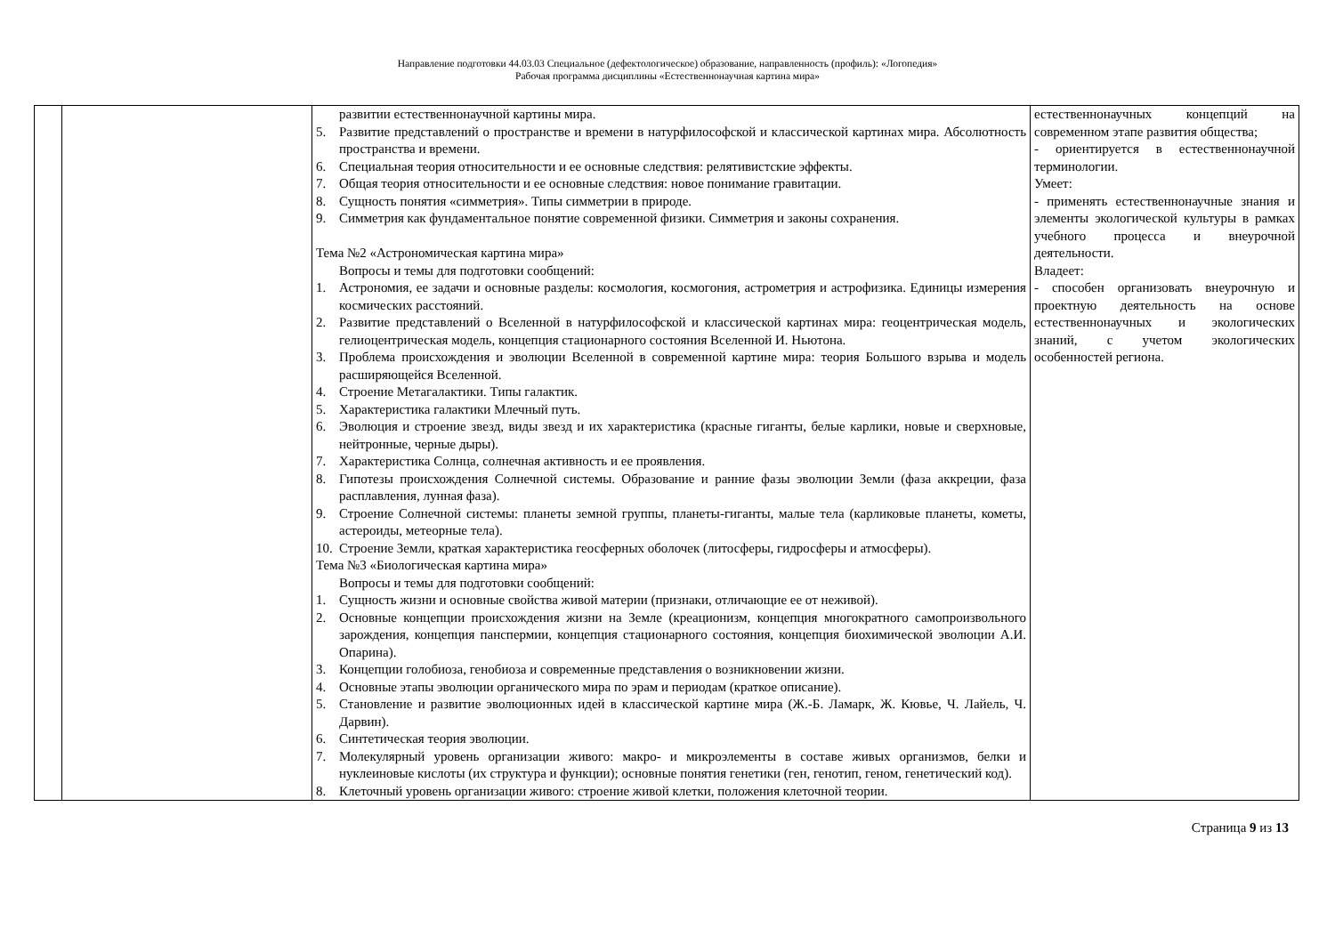Направление подготовки 44.03.03 Специальное (дефектологическое) образование, направленность (профиль): «Логопедия»
Рабочая программа дисциплины «Естественнонаучная картина мира»
| | | развитии естественнонаучной картины мира. 5. Развитие представлений о пространстве и времени в натурфилософской и классической картинах мира. Абсолютность пространства и времени. 6. Специальная теория относительности и ее основные следствия: релятивистские эффекты. 7. Общая теория относительности и ее основные следствия: новое понимание гравитации. 8. Сущность понятия «симметрия». Типы симметрии в природе. 9. Симметрия как фундаментальное понятие современной физики. Симметрия и законы сохранения. Тема №2 «Астрономическая картина мира» Вопросы и темы для подготовки сообщений: 1. Астрономия, ее задачи и основные разделы: космология, космогония, астрометрия и астрофизика. Единицы измерения космических расстояний. 2. Развитие представлений о Вселенной в натурфилософской и классической картинах мира: геоцентрическая модель, гелиоцентрическая модель, концепция стационарного состояния Вселенной И. Ньютона. 3. Проблема происхождения и эволюции Вселенной в современной картине мира: теория Большого взрыва и модель расширяющейся Вселенной. 4. Строение Метагалактики. Типы галактик. 5. Характеристика галактики Млечный путь. 6. Эволюция и строение звезд, виды звезд и их характеристика (красные гиганты, белые карлики, новые и сверхновые, нейтронные, черные дыры). 7. Характеристика Солнца, солнечная активность и ее проявления. 8. Гипотезы происхождения Солнечной системы. Образование и ранние фазы эволюции Земли (фаза аккреции, фаза расплавления, лунная фаза). 9. Строение Солнечной системы: планеты земной группы, планеты-гиганты, малые тела (карликовые планеты, кометы, астероиды, метеорные тела). 10. Строение Земли, краткая характеристика геосферных оболочек (литосферы, гидросферы и атмосферы). Тема №3 «Биологическая картина мира» Вопросы и темы для подготовки сообщений: 1. Сущность жизни и основные свойства живой материи (признаки, отличающие ее от неживой). 2. Основные концепции происхождения жизни на Земле (креационизм, концепция многократного самопроизвольного зарождения, концепция панспермии, концепция стационарного состояния, концепция биохимической эволюции А.И. Опарина). 3. Концепции голобиоза, генобиоза и современные представления о возникновении жизни. 4. Основные этапы эволюции органического мира по эрам и периодам (краткое описание). 5. Становление и развитие эволюционных идей в классической картине мира (Ж.-Б. Ламарк, Ж. Кювье, Ч. Лайель, Ч. Дарвин). 6. Синтетическая теория эволюции. 7. Молекулярный уровень организации живого: макро- и микроэлементы в составе живых организмов, белки и нуклеиновые кислоты (их структура и функции); основные понятия генетики (ген, генотип, геном, генетический код). 8. Клеточный уровень организации живого: строение живой клетки, положения клеточной теории. | естественнонаучных концепций на современном этапе развития общества; - ориентируется в естественнонаучной терминологии. Умеет: - применять естественнонаучные знания и элементы экологической культуры в рамках учебного процесса и внеурочной деятельности. Владеет: - способен организовать внеурочную и проектную деятельность на основе естественнонаучных и экологических знаний, с учетом экологических особенностей региона. |
Страница 9 из 13